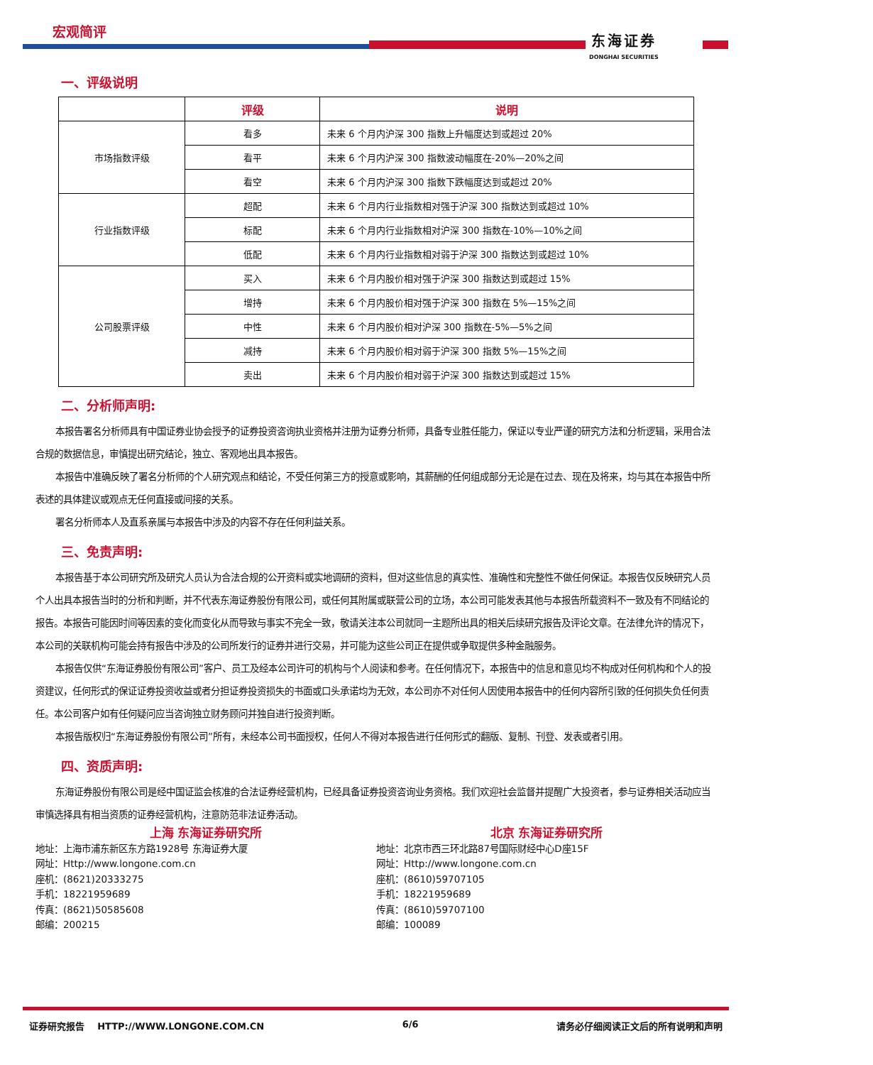宏观简评 东海证券
DONGHAI SECURITIES
一、评级说明
| | 评级 | 说明 |
| --- | --- | --- |
| 市场指数评级 | 看多 | 未来 6 个月内沪深 300 指数上升幅度达到或超过 20% |
| | 看平 | 未来 6 个月内沪深 300 指数波动幅度在-20%—20%之间 |
| | 看空 | 未来 6 个月内沪深 300 指数下跌幅度达到或超过 20% |
| 行业指数评级 | 超配 | 未来 6 个月内行业指数相对强于沪深 300 指数达到或超过 10% |
| | 标配 | 未来 6 个月内行业指数相对沪深 300 指数在-10%—10%之间 |
| | 低配 | 未来 6 个月内行业指数相对弱于沪深 300 指数达到或超过 10% |
| 公司股票评级 | 买入 | 未来 6 个月内股价相对强于沪深 300 指数达到或超过 15% |
| | 增持 | 未来 6 个月内股价相对强于沪深 300 指数在 5%—15%之间 |
| | 中性 | 未来 6 个月内股价相对沪深 300 指数在-5%—5%之间 |
| | 减持 | 未来 6 个月内股价相对弱于沪深 300 指数 5%—15%之间 |
| | 卖出 | 未来 6 个月内股价相对弱于沪深 300 指数达到或超过 15% |
二、分析师声明:
本报告署名分析师具有中国证券业协会授予的证券投资咨询执业资格并注册为证券分析师，具备专业胜任能力，保证以专业严谨的研究方法和分析逻辑，采用合法合规的数据信息，审慎提出研究结论，独立、客观地出具本报告。
本报告中准确反映了署名分析师的个人研究观点和结论，不受任何第三方的授意或影响，其薪酬的任何组成部分无论是在过去、现在及将来，均与其在本报告中所表述的具体建议或观点无任何直接或间接的关系。
署名分析师本人及直系亲属与本报告中涉及的内容不存在任何利益关系。
三、免责声明:
本报告基于本公司研究所及研究人员认为合法合规的公开资料或实地调研的资料，但对这些信息的真实性、准确性和完整性不做任何保证。本报告仅反映研究人员个人出具本报告当时的分析和判断，并不代表东海证券股份有限公司，或任何其附属或联营公司的立场，本公司可能发表其他与本报告所载资料不一致及有不同结论的报告。本报告可能因时间等因素的变化而变化从而导致与事实不完全一致，敬请关注本公司就同一主题所出具的相关后续研究报告及评论文章。在法律允许的情况下，本公司的关联机构可能会持有报告中涉及的公司所发行的证券并进行交易，并可能为这些公司正在提供或争取提供多种金融服务。
本报告仅供“东海证券股份有限公司”客户、员工及经本公司许可的机构与个人阅读和参考。在任何情况下，本报告中的信息和意见均不构成对任何机构和个人的投资建议，任何形式的保证证券投资收益或者分担证券投资损失的书面或口头承诺均为无效，本公司亦不对任何人因使用本报告中的任何内容所引致的任何损失负任何责任。本公司客户如有任何疑问应当咨询独立财务顾问并独自进行投资判断。
本报告版权归“东海证券股份有限公司”所有，未经本公司书面授权，任何人不得对本报告进行任何形式的翻版、复制、刊登、发表或者引用。
四、资质声明:
东海证券股份有限公司是经中国证监会核准的合法证券经营机构，已经具备证券投资咨询业务资格。我们欢迎社会监督并提醒广大投资者，参与证券相关活动应当审慎选择具有相当资质的证券经营机构，注意防范非法证券活动。
上海 东海证券研究所
地址：上海市浦东新区东方路1928号 东海证券大厦
网址：Http://www.longone.com.cn
座机：(8621)20333275
手机：18221959689
传真：(8621)50585608
邮编：200215
北京 东海证券研究所
地址：北京市西三环北路87号国际财经中心D座15F
网址：Http://www.longone.com.cn
座机：(8610)59707105
手机：18221959689
传真：(8610)59707100
邮编：100089
证券研究报告 HTTP://WWW.LONGONE.COM.CN 6/6 请务必仔细阅读正文后的所有说明和声明